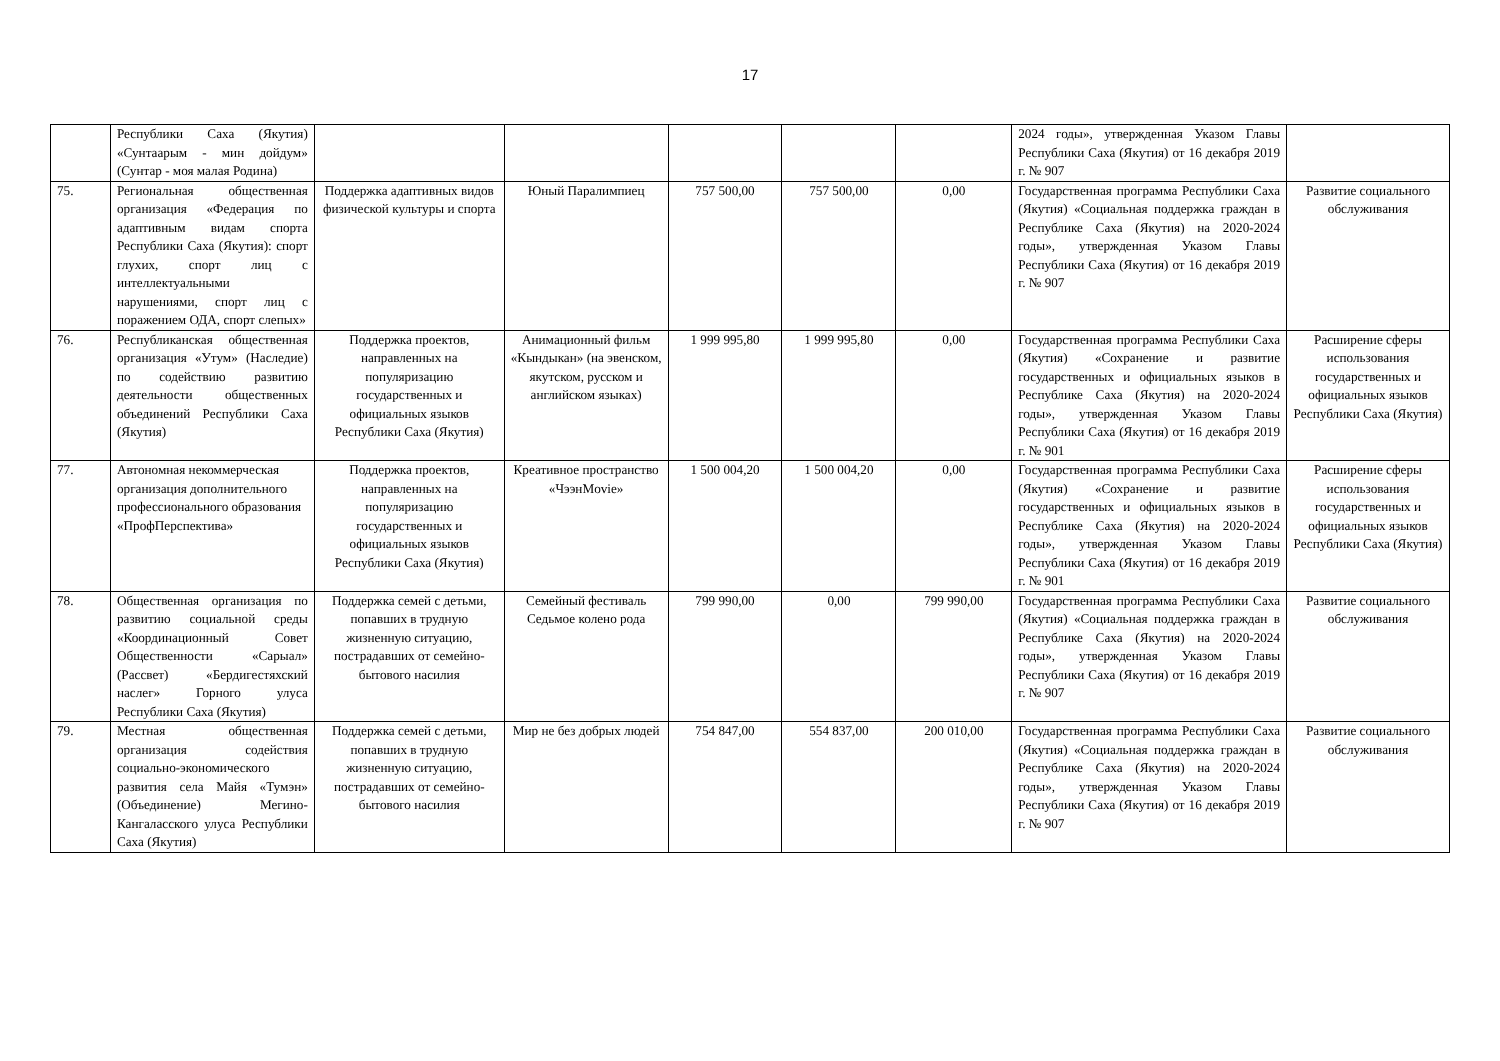17
| | Республики Саха (Якутия) «Сунтаарым - мин дойдум» (Сунтар - моя малая Родина) | | | | | | 2024 годы», утвержденная Указом Главы Республики Саха (Якутия) от 16 декабря 2019 г. № 907 | |
| 75. | Региональная общественная организация «Федерация по адаптивным видам спорта Республики Саха (Якутия): спорт глухих, спорт лиц с интеллектуальными нарушениями, спорт лиц с поражением ОДА, спорт слепых» | Поддержка адаптивных видов физической культуры и спорта | Юный Паралимпиец | 757 500,00 | 757 500,00 | 0,00 | Государственная программа Республики Саха (Якутия) «Социальная поддержка граждан в Республике Саха (Якутия) на 2020-2024 годы», утвержденная Указом Главы Республики Саха (Якутия) от 16 декабря 2019 г. № 907 | Развитие социального обслуживания |
| 76. | Республиканская общественная организация «Утум» (Наследие) по содействию развитию деятельности общественных объединений Республики Саха (Якутия) | Поддержка проектов, направленных на популяризацию государственных и официальных языков Республики Саха (Якутия) | Анимационный фильм «Кындыкан» (на эвенском, якутском, русском и английском языках) | 1 999 995,80 | 1 999 995,80 | 0,00 | Государственная программа Республики Саха (Якутия) «Сохранение и развитие государственных и официальных языков в Республике Саха (Якутия) на 2020-2024 годы», утвержденная Указом Главы Республики Саха (Якутия) от 16 декабря 2019 г. № 901 | Расширение сферы использования государственных и официальных языков Республики Саха (Якутия) |
| 77. | Автономная некоммерческая организация дополнительного профессионального образования «ПрофПерспектива» | Поддержка проектов, направленных на популяризацию государственных и официальных языков Республики Саха (Якутия) | Креативное пространство «ЧээнMovie» | 1 500 004,20 | 1 500 004,20 | 0,00 | Государственная программа Республики Саха (Якутия) «Сохранение и развитие государственных и официальных языков в Республике Саха (Якутия) на 2020-2024 годы», утвержденная Указом Главы Республики Саха (Якутия) от 16 декабря 2019 г. № 901 | Расширение сферы использования государственных и официальных языков Республики Саха (Якутия) |
| 78. | Общественная организация по развитию социальной среды «Координационный Совет Общественности «Сарыал» (Рассвет) «Бердигестяхский наслег» Горного улуса Республики Саха (Якутия) | Поддержка семей с детьми, попавших в трудную жизненную ситуацию, пострадавших от семейно-бытового насилия | Семейный фестиваль Седьмое колено рода | 799 990,00 | 0,00 | 799 990,00 | Государственная программа Республики Саха (Якутия) «Социальная поддержка граждан в Республике Саха (Якутия) на 2020-2024 годы», утвержденная Указом Главы Республики Саха (Якутия) от 16 декабря 2019 г. № 907 | Развитие социального обслуживания |
| 79. | Местная общественная организация содействия социально-экономического развития села Майя «Тумэн» (Объединение) Мегино-Кангаласского улуса Республики Саха (Якутия) | Поддержка семей с детьми, попавших в трудную жизненную ситуацию, пострадавших от семейно-бытового насилия | Мир не без добрых людей | 754 847,00 | 554 837,00 | 200 010,00 | Государственная программа Республики Саха (Якутия) «Социальная поддержка граждан в Республике Саха (Якутия) на 2020-2024 годы», утвержденная Указом Главы Республики Саха (Якутия) от 16 декабря 2019 г. № 907 | Развитие социального обслуживания |